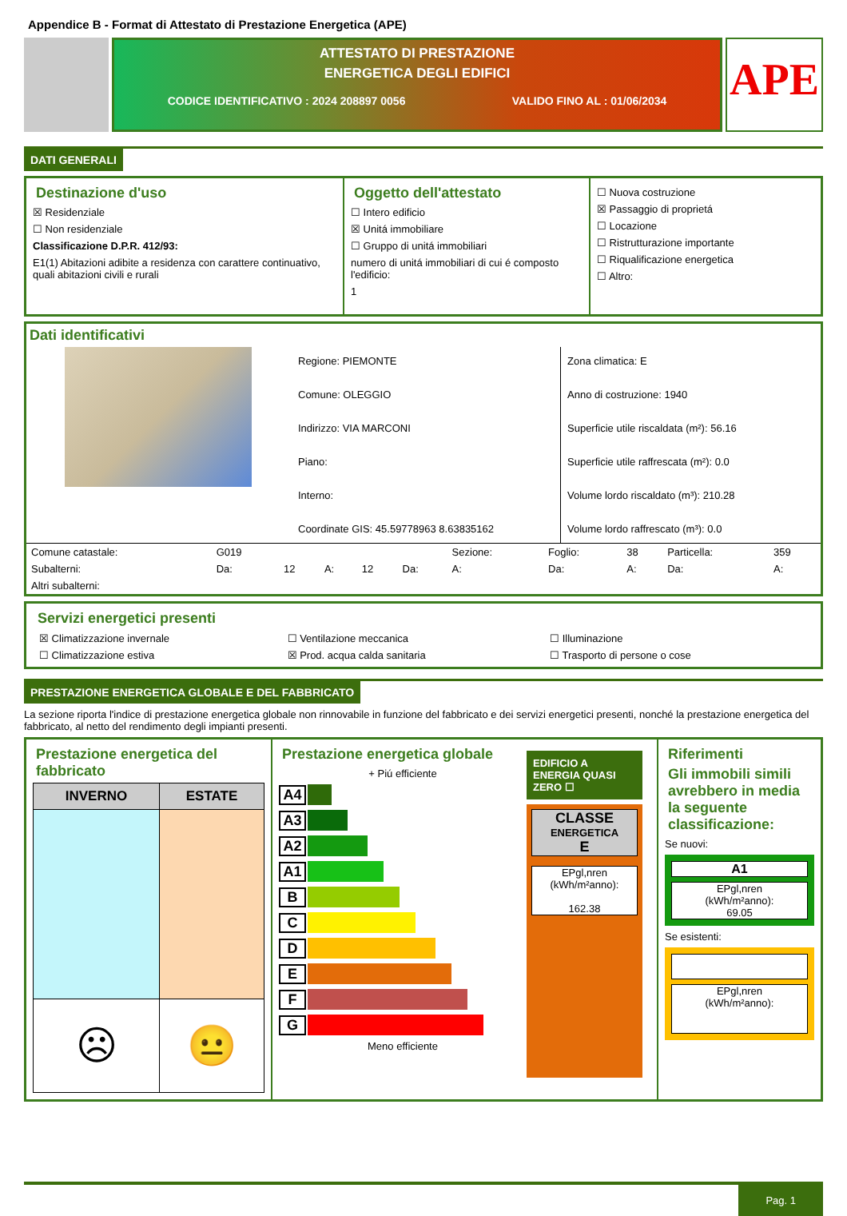Appendice B - Format di Attestato di Prestazione Energetica (APE)
ATTESTATO DI PRESTAZIONE
ENERGETICA DEGLI EDIFICI
CODICE IDENTIFICATIVO : 2024 208897 0056 VALIDO FINO AL : 01/06/2034
APE
DATI GENERALI
Destinazione d'uso
☒ Residenziale
☐ Non residenziale
Classificazione D.P.R. 412/93:
E1(1) Abitazioni adibite a residenza con carattere continuativo, quali abitazioni civili e rurali
Oggetto dell'attestato
☐ Intero edificio
☒ Unitá immobiliare
☐ Gruppo di unitá immobiliari
numero di unitá immobiliari di cui é composto l'edificio:
1
☐ Nuova costruzione
☒ Passaggio di proprietá
☐ Locazione
☐ Ristrutturazione importante
☐ Riqualificazione energetica
☐ Altro:
Dati identificativi
Regione: PIEMONTE
Comune: OLEGGIO
Indirizzo: VIA MARCONI
Piano:
Interno:
Coordinate GIS: 45.59778963 8.63835162
Zona climatica: E
Anno di costruzione: 1940
Superficie utile riscaldata (m²): 56.16
Superficie utile raffrescata (m²): 0.0
Volume lordo riscaldato (m³): 210.28
Volume lordo raffrescato (m³): 0.0
| Comune catastale: | G019 | | | | | Sezione: | Foglio: | 38 | Particella: | 359 |
| Subalterni: | Da: | 12 | A: | 12 | Da: | A: | Da: | A: | Da: | A: |
| Altri subalterni: | | | | | | | | | | |
Servizi energetici presenti
| ☒ Climatizzazione invernale | ☐ Ventilazione meccanica | ☐ Illuminazione |
| ☐ Climatizzazione estiva | ☒ Prod. acqua calda sanitaria | ☐ Trasporto di persone o cose |
PRESTAZIONE ENERGETICA GLOBALE E DEL FABBRICATO
La sezione riporta l'indice di prestazione energetica globale non rinnovabile in funzione del fabbricato e dei servizi energetici presenti, nonché la prestazione energetica del fabbricato, al netto del rendimento degli impianti presenti.
Prestazione energetica del fabbricato
| INVERNO | ESTATE |
| --- | --- |
| ☹ | 😐 |
Prestazione energetica globale
+ Piú efficiente
A4
A3
A2
A1
B
C
D
E
F
G
Meno efficiente
EDIFICIO A ENERGIA QUASI ZERO ☐
CLASSE
ENERGETICA
E
EPgl,nren
(kWh/m²anno):
162.38
Riferimenti
Gli immobili simili avrebbero in media la seguente classificazione:
Se nuovi:
A1
EPgl,nren
(kWh/m²anno):
69.05
Se esistenti:
EPgl,nren
(kWh/m²anno):
Pag. 1